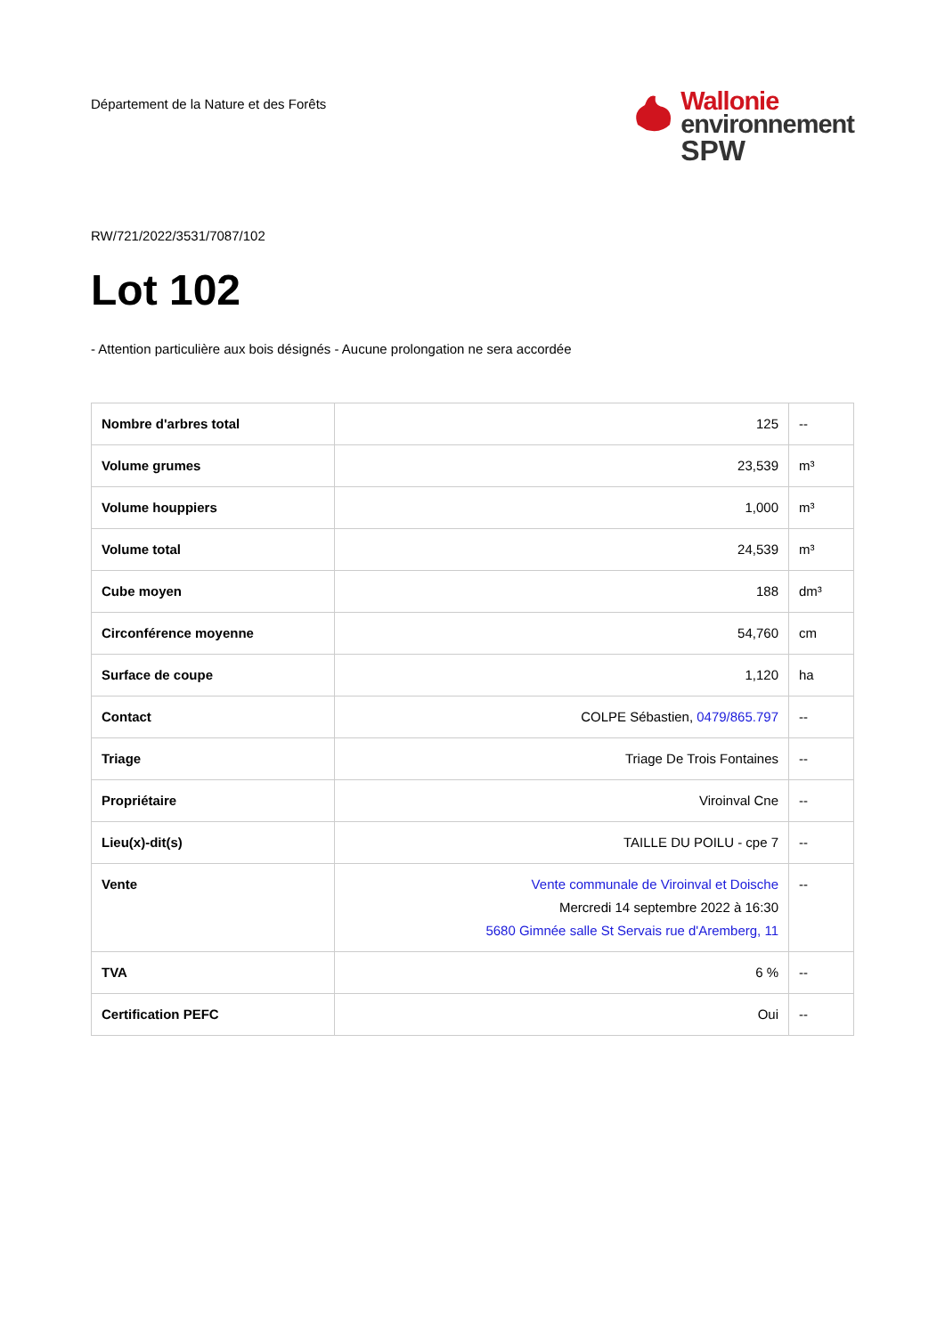Département de la Nature et des Forêts
Wallonie
environnement
SPW
RW/721/2022/3531/7087/102
Lot 102
- Attention particulière aux bois désignés - Aucune prolongation ne sera accordée
| Nombre d'arbres total | 125 | -- |
| Volume grumes | 23,539 | m³ |
| Volume houppiers | 1,000 | m³ |
| Volume total | 24,539 | m³ |
| Cube moyen | 188 | dm³ |
| Circonférence moyenne | 54,760 | cm |
| Surface de coupe | 1,120 | ha |
| Contact | COLPE Sébastien, 0479/865.797 | -- |
| Triage | Triage De Trois Fontaines | -- |
| Propriétaire | Viroinval Cne | -- |
| Lieu(x)-dit(s) | TAILLE DU POILU - cpe 7 | -- |
| Vente | Vente communale de Viroinval et Doische Mercredi 14 septembre 2022 à 16:30 5680 Gimnée salle St Servais rue d'Aremberg, 11 | -- |
| TVA | 6 % | -- |
| Certification PEFC | Oui | -- |